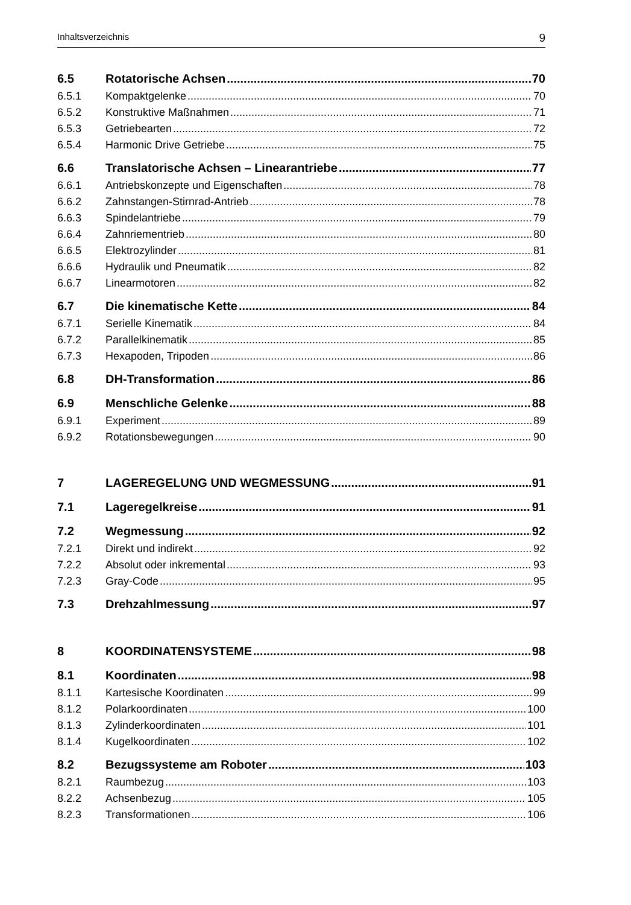Inhaltsverzeichnis 9
6.5 Rotatorische Achsen 70
6.5.1 Kompaktgelenke 70
6.5.2 Konstruktive Maßnahmen 71
6.5.3 Getriebearten 72
6.5.4 Harmonic Drive Getriebe 75
6.6 Translatorische Achsen – Linearantriebe 77
6.6.1 Antriebskonzepte und Eigenschaften 78
6.6.2 Zahnstangen-Stirnrad-Antrieb 78
6.6.3 Spindelantriebe 79
6.6.4 Zahnriementrieb 80
6.6.5 Elektrozylinder 81
6.6.6 Hydraulik und Pneumatik 82
6.6.7 Linearmotoren 82
6.7 Die kinematische Kette 84
6.7.1 Serielle Kinematik 84
6.7.2 Parallelkinematik 85
6.7.3 Hexapoden, Tripoden 86
6.8 DH-Transformation 86
6.9 Menschliche Gelenke 88
6.9.1 Experiment 89
6.9.2 Rotationsbewegungen 90
7 LAGEREGELUNG UND WEGMESSUNG 91
7.1 Lageregelkreise 91
7.2 Wegmessung 92
7.2.1 Direkt und indirekt 92
7.2.2 Absolut oder inkremental 93
7.2.3 Gray-Code 95
7.3 Drehzahlmessung 97
8 KOORDINATENSYSTEME 98
8.1 Koordinaten 98
8.1.1 Kartesische Koordinaten 99
8.1.2 Polarkoordinaten 100
8.1.3 Zylinderkoordinaten 101
8.1.4 Kugelkoordinaten 102
8.2 Bezugssysteme am Roboter 103
8.2.1 Raumbezug 103
8.2.2 Achsenbezug 105
8.2.3 Transformationen 106